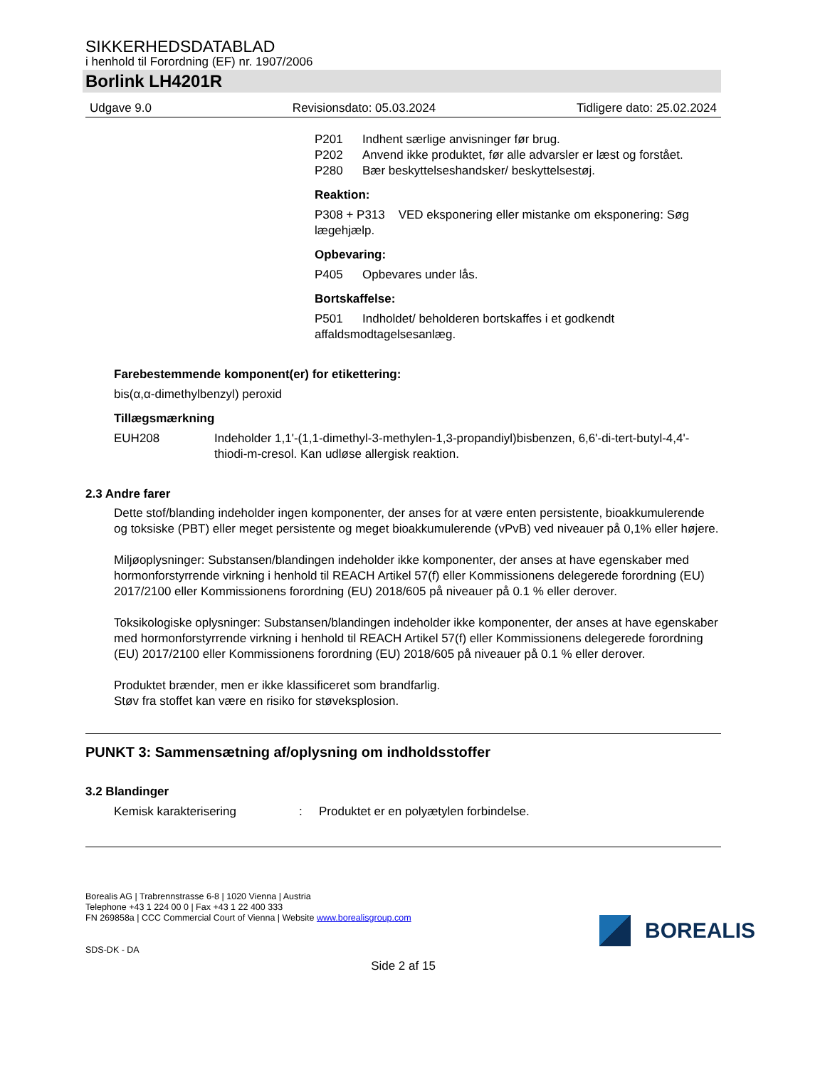SIKKERHEDSDATABLAD
i henhold til Forordning (EF) nr. 1907/2006
Borlink LH4201R
Udgave 9.0 Revisionsdato: 05.03.2024 Tidligere dato: 25.02.2024
P201 Indhent særlige anvisninger før brug.
P202 Anvend ikke produktet, før alle advarsler er læst og forstået.
P280 Bær beskyttelseshandsker/ beskyttelsestøj.
Reaktion:
P308 + P313 VED eksponering eller mistanke om eksponering: Søg lægehjælp.
Opbevaring:
P405 Opbevares under lås.
Bortskaffelse:
P501 Indholdet/ beholderen bortskaffes i et godkendt affaldsmodtagelsesanlæg.
Farebestemmende komponent(er) for etikettering:
bis(α,α-dimethylbenzyl) peroxid
Tillægsmærkning
EUH208 Indeholder 1,1'-(1,1-dimethyl-3-methylen-1,3-propandiyl)bisbenzen, 6,6'-di-tert-butyl-4,4'-thiodi-m-cresol. Kan udløse allergisk reaktion.
2.3 Andre farer
Dette stof/blanding indeholder ingen komponenter, der anses for at være enten persistente, bioakkumulerende og toksiske (PBT) eller meget persistente og meget bioakkumulerende (vPvB) ved niveauer på 0,1% eller højere.
Miljøoplysninger: Substansen/blandingen indeholder ikke komponenter, der anses at have egenskaber med hormonforstyrrende virkning i henhold til REACH Artikel 57(f) eller Kommissionens delegerede forordning (EU) 2017/2100 eller Kommissionens forordning (EU) 2018/605 på niveauer på 0.1 % eller derover.
Toksikologiske oplysninger: Substansen/blandingen indeholder ikke komponenter, der anses at have egenskaber med hormonforstyrrende virkning i henhold til REACH Artikel 57(f) eller Kommissionens delegerede forordning (EU) 2017/2100 eller Kommissionens forordning (EU) 2018/605 på niveauer på 0.1 % eller derover.
Produktet brænder, men er ikke klassificeret som brandfarlig.
Støv fra stoffet kan være en risiko for støveksplosion.
PUNKT 3: Sammensætning af/oplysning om indholdsstoffer
3.2 Blandinger
Kemisk karakterisering : Produktet er en polyætylen forbindelse.
Borealis AG | Trabrennstrasse 6-8 | 1020 Vienna | Austria
Telephone +43 1 224 00 0 | Fax +43 1 22 400 333
FN 269858a | CCC Commercial Court of Vienna | Website www.borealisgroup.com
SDS-DK - DA
BOREALIS
Side 2 af 15